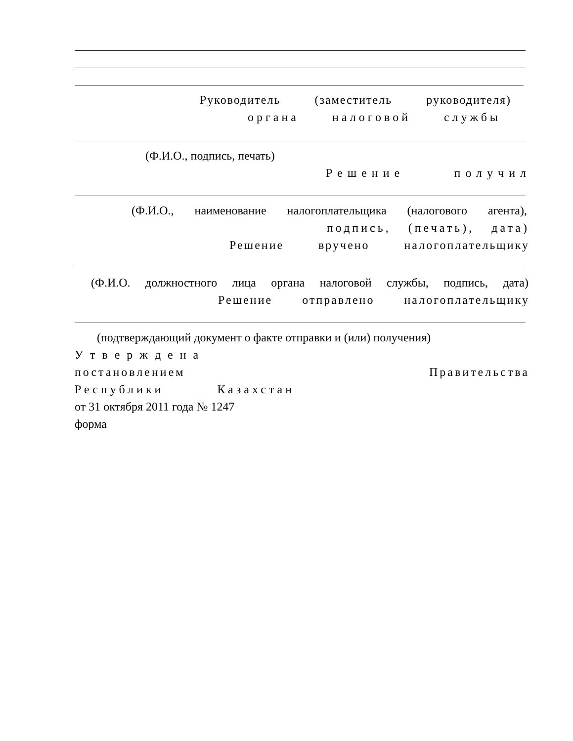Руководитель (заместитель руководителя)
органа налоговой службы
(Ф.И.О., подпись, печать)
Решение получил
(Ф.И.О., наименование налогоплательщика (налогового агента),
подпись, (печать), дата)
Решение вручено налогоплательщику
(Ф.И.О. должностного лица органа налоговой службы, подпись, дата)
Решение отправлено налогоплательщику
(подтверждающий документ о факте отправки и (или) получения)
Утверждена
постановлением Правительства
Республики Казахстан
от 31 октября 2011 года № 1247
форма